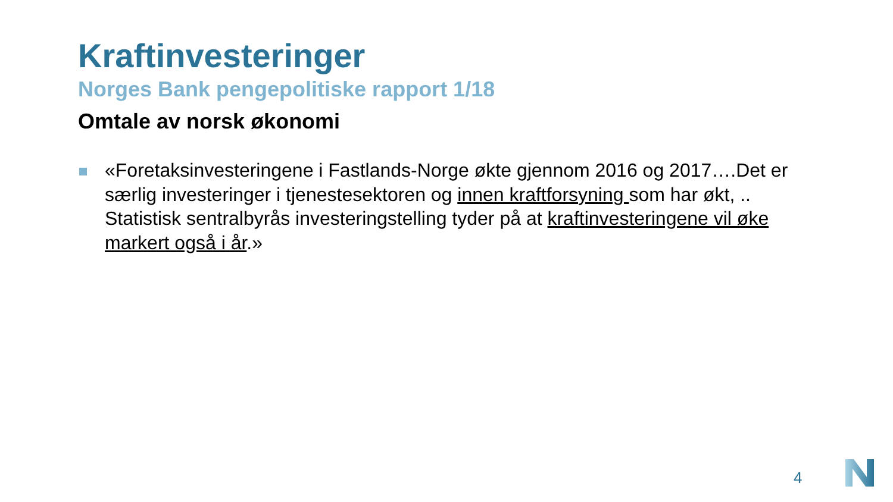Kraftinvesteringer
Norges Bank pengepolitiske rapport 1/18
Omtale av norsk økonomi
«Foretaksinvesteringene i Fastlands-Norge økte gjennom 2016 og 2017….Det er særlig investeringer i tjenestesektoren og innen kraftforsyning som har økt, .. Statistisk sentralbyrås investeringstelling tyder på at kraftinvesteringene vil øke markert også i år.»
4